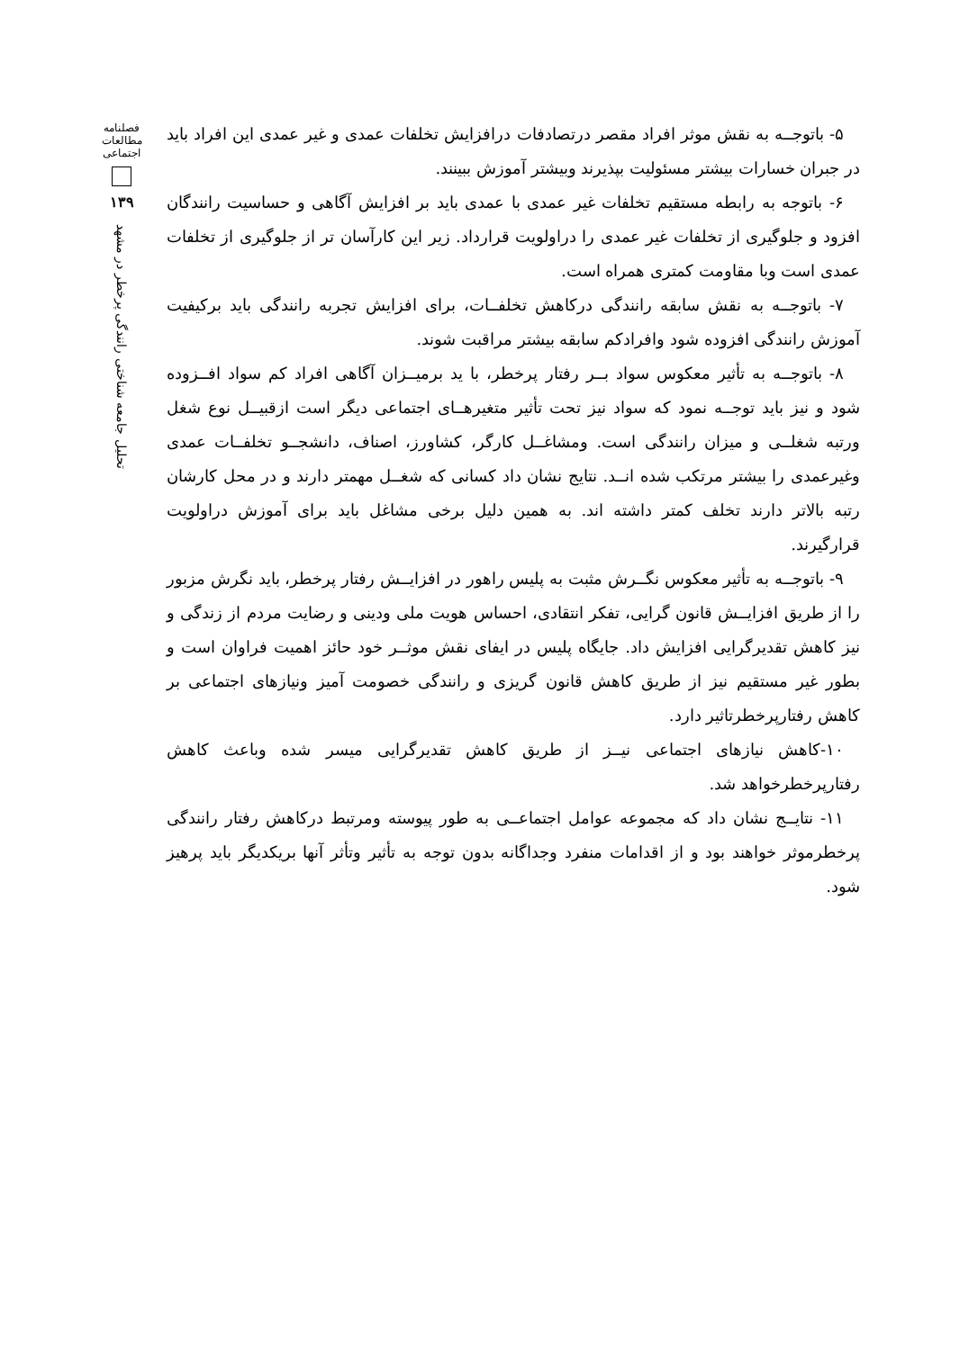فصلنامه مطالعات اجتماعی
۱۳۹
تحلیل جامعه شناختی رانندگی پرخطر در مشهد
۵- باتوجــه به نقش موثر افراد مقصر درتصادفات درافزایش تخلفات عمدی و غیر عمدی این افراد باید در جبران خسارات بیشتر مسئولیت بپذیرند وبیشتر آموزش ببینند.
۶- باتوجه به رابطه مستقیم تخلفات غیر عمدی با عمدی باید بر افزایش آگاهی و حساسیت رانندگان افزود و جلوگیری از تخلفات غیر عمدی را دراولویت قرارداد. زیر این کارآسان تر از جلوگیری از تخلفات عمدی است وبا مقاومت کمتری همراه است.
۷- باتوجــه به نقش سابقه رانندگی درکاهش تخلفــات، برای افزایش تجربه رانندگی باید برکیفیت آموزش رانندگی افزوده شود وافرادکم سابقه بیشتر مراقبت شوند.
۸- باتوجــه به تأثیر معکوس سواد بــر رفتار پرخطر، با ید برمیــزان آگاهی افراد کم سواد افــزوده شود و نیز باید توجــه نمود که سواد نیز تحت تأثیر متغیرهــای اجتماعی دیگر است ازقبیــل نوع شغل ورتبه شغلــی و میزان رانندگی است. ومشاغــل کارگر، کشاورز، اصناف، دانشجــو تخلفــات عمدی وغیرعمدی را بیشتر مرتکب شده انــد. نتایج نشان داد کسانی که شغــل مهمتر دارند و در محل کارشان رتبه بالاتر دارند تخلف کمتر داشته اند. به همین دلیل برخی مشاغل باید برای آموزش دراولویت قرارگیرند.
۹- باتوجــه به تأثیر معکوس نگــرش مثبت به پلیس راهور در افزایــش رفتار پرخطر، باید نگرش مزبور را از طریق افزایــش قانون گرایی، تفکر انتقادی، احساس هویت ملی ودینی و رضایت مردم از زندگی و نیز کاهش تقدیرگرایی افزایش داد. جایگاه پلیس در ایفای نقش موثــر خود حائز اهمیت فراوان است و بطور غیر مستقیم نیز از طریق کاهش قانون گریزی و رانندگی خصومت آمیز ونیازهای اجتماعی بر کاهش رفتارپرخطرتاثیر دارد.
۱۰-کاهش نیازهای اجتماعی نیــز از طریق کاهش تقدیرگرایی میسر شده وباعث کاهش رفتارپرخطرخواهد شد.
۱۱- نتایــج نشان داد که مجموعه عوامل اجتماعــی به طور پیوسته ومرتبط درکاهش رفتار رانندگی پرخطرموثر خواهند بود و از اقدامات منفرد وجداگانه بدون توجه به تأثیر وتأثر آنها بریکدیگر باید پرهیز شود.